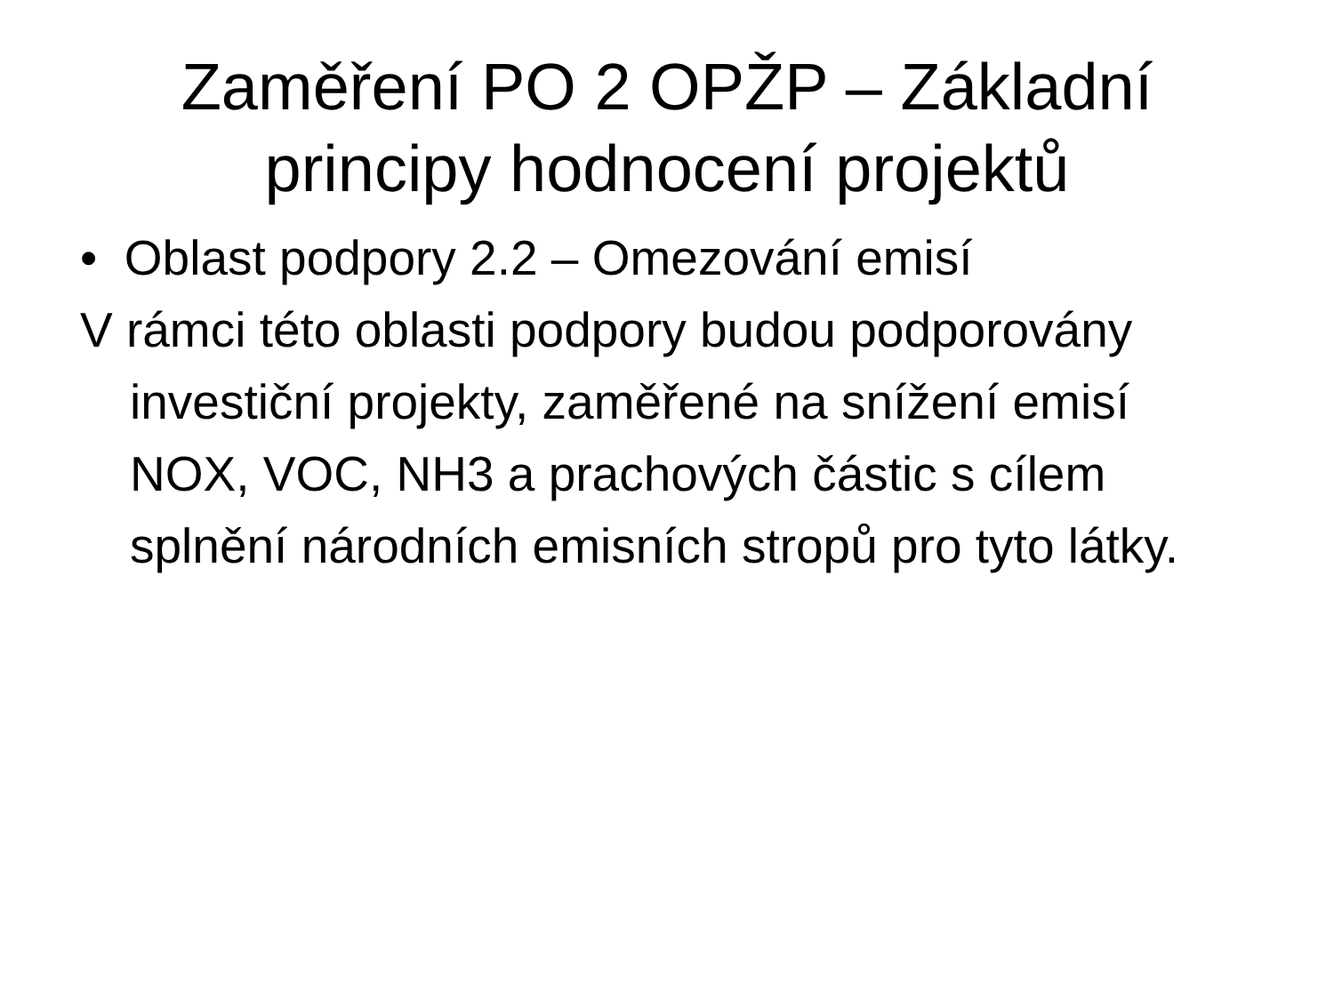Zaměření PO 2 OPŽP – Základní
principy hodnocení projektů
• Oblast podpory 2.2 – Omezování emisí
V rámci této oblasti podpory budou podporovány investiční projekty, zaměřené na snížení emisí NOX, VOC, NH3 a prachových částic s cílem splnění národních emisních stropů pro tyto látky.